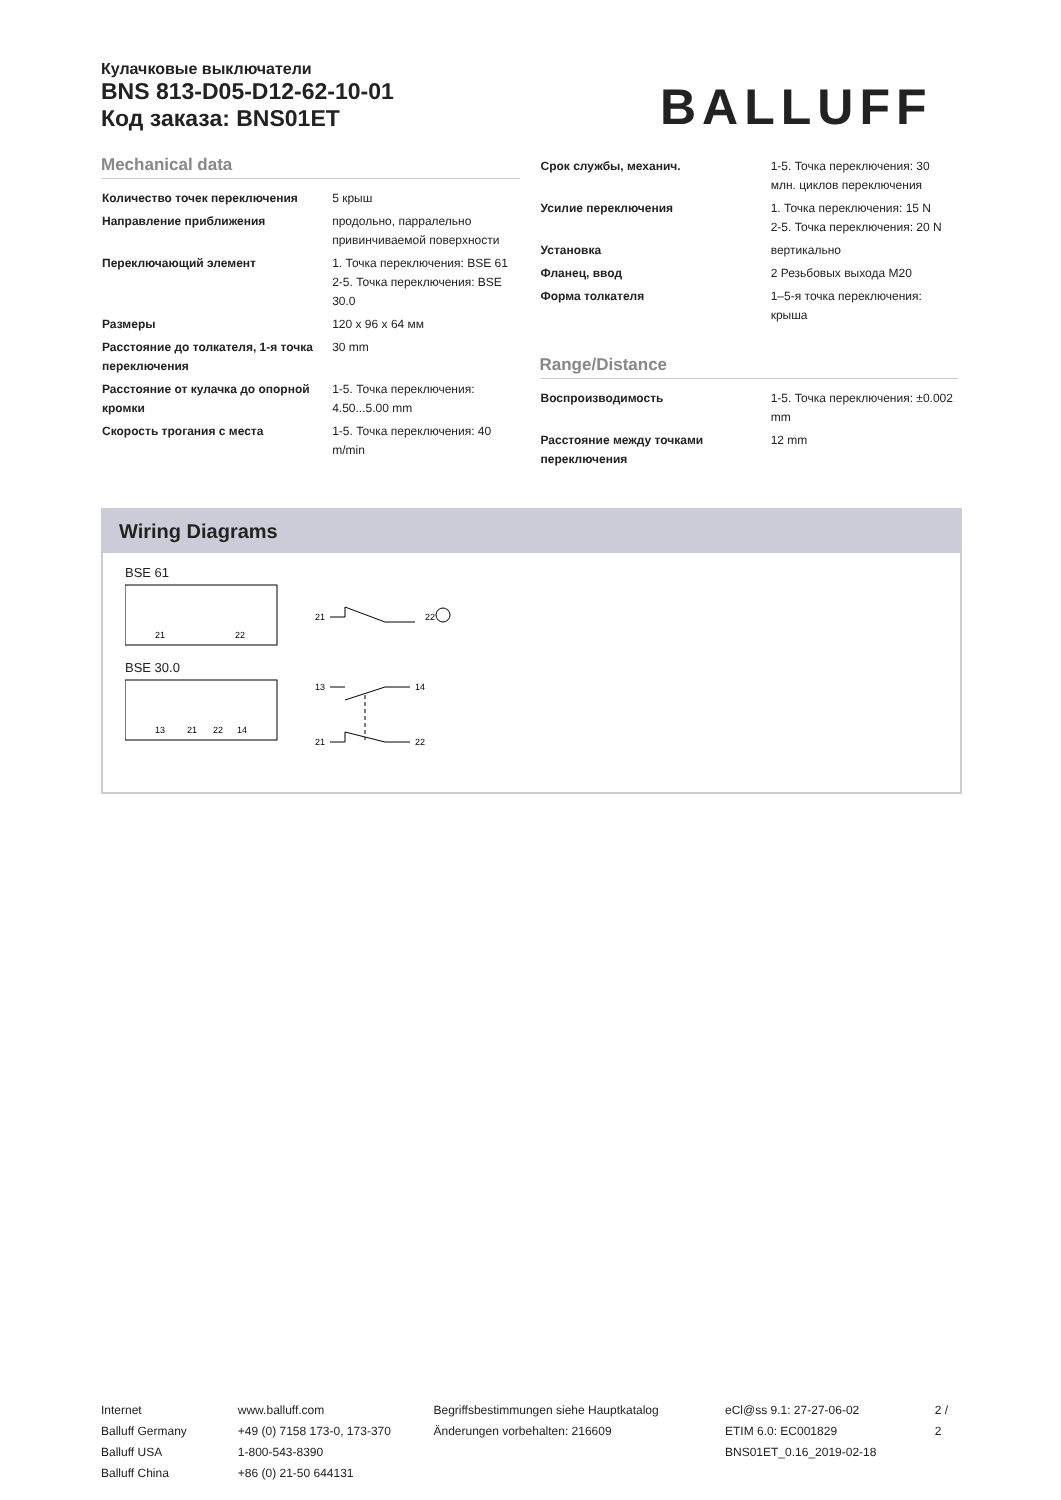Кулачковые выключатели
BNS 813-D05-D12-62-10-01
Код заказа: BNS01ET
BALLUFF
Mechanical data
| Количество точек переключения | 5 крыш |
| Направление приближения | продольно, парралельно привинчиваемой поверхности |
| Переключающий элемент | 1. Точка переключения: BSE 61 2-5. Точка переключения: BSE 30.0 |
| Размеры | 120 x 96 x 64 мм |
| Расстояние до толкателя, 1-я точка переключения | 30 mm |
| Расстояние от кулачка до опорной кромки | 1-5. Точка переключения: 4.50...5.00 mm |
| Скорость трогания с места | 1-5. Точка переключения: 40 m/min |
| Срок службы, механич. | 1-5. Точка переключения: 30 млн. циклов переключения |
| Усилие переключения | 1. Точка переключения: 15 N 2-5. Точка переключения: 20 N |
| Установка | вертикально |
| Фланец, ввод | 2 Резьбовых выхода M20 |
| Форма толкателя | 1–5-я точка переключения: крыша |
Range/Distance
| Воспроизводимость | 1-5. Точка переключения: ±0.002 mm |
| Расстояние между точками переключения | 12 mm |
Wiring Diagrams
BSE 61
21
22
21
22
BSE 30.0
13
21
22
14
13
14
21
22
Internet
Balluff Germany
Balluff USA
Balluff China
www.balluff.com
+49 (0) 7158 173-0, 173-370
1-800-543-8390
+86 (0) 21-50 644131
Begriffsbestimmungen siehe Hauptkatalog
Änderungen vorbehalten: 216609
eCl@ss 9.1: 27-27-06-02
ETIM 6.0: EC001829
BNS01ET_0.16_2019-02-18
2 / 2